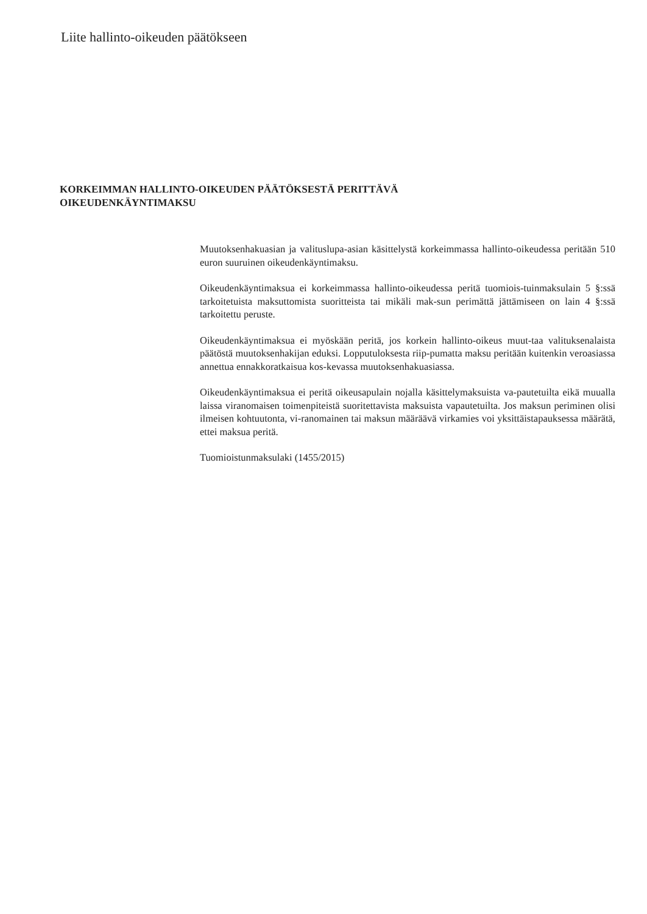Liite hallinto-oikeuden päätökseen
KORKEIMMAN HALLINTO-OIKEUDEN PÄÄTÖKSESTÄ PERITTÄVÄ
OIKEUDENKÄYNTIMAKSU
Muutoksenhakuasian ja valituslupa-asian käsittelystä korkeimmassa hallinto-oikeudessa peritään 510 euron suuruinen oikeudenkäyntimaksu.
Oikeudenkäyntimaksua ei korkeimmassa hallinto-oikeudessa peritä tuomiois-tuinmaksulain 5 §:ssä tarkoitetuista maksuttomista suoritteista tai mikäli mak-sun perimättä jättämiseen on lain 4 §:ssä tarkoitettu peruste.
Oikeudenkäyntimaksua ei myöskään peritä, jos korkein hallinto-oikeus muut-taa valituksenalaista päätöstä muutoksenhakijan eduksi. Lopputuloksesta riip-pumatta maksu peritään kuitenkin veroasiassa annettua ennakkoratkaisua kos-kevassa muutoksenhakuasiassa.
Oikeudenkäyntimaksua ei peritä oikeusapulain nojalla käsittelymaksuista va-pautetuilta eikä muualla laissa viranomaisen toimenpiteistä suoritettavista maksuista vapautetuilta. Jos maksun periminen olisi ilmeisen kohtuutonta, vi-ranomainen tai maksun määräävä virkamies voi yksittäistapauksessa määrätä, ettei maksua peritä.
Tuomioistunmaksulaki (1455/2015)